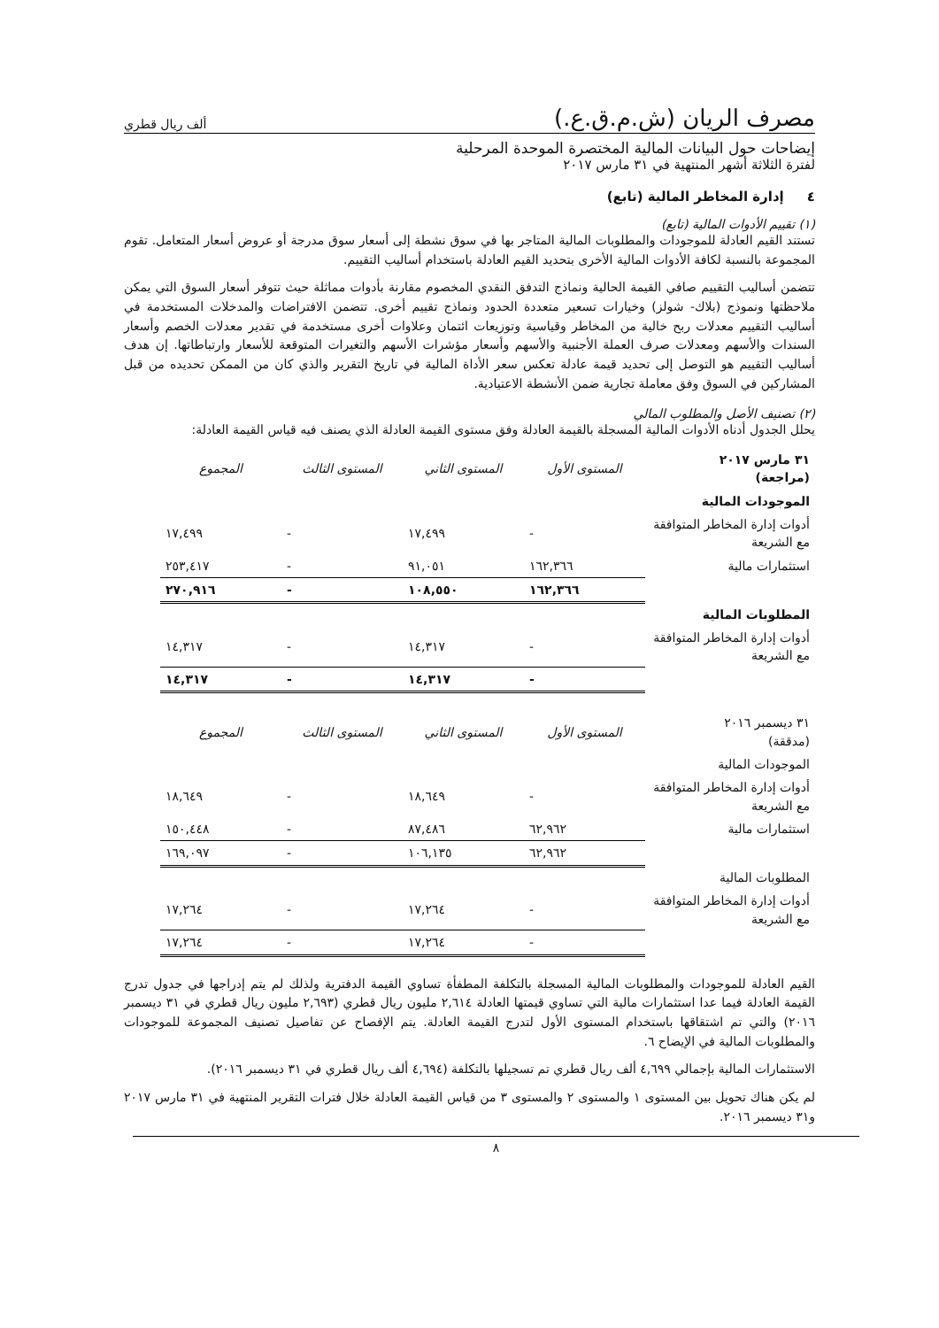مصرف الريان (ش.م.ق.ع.) ألف ريال قطري
إيضاحات حول البيانات المالية المختصرة الموحدة المرحلية
لفترة الثلاثة أشهر المنتهية في ٣١ مارس ٢٠١٧
٤ إدارة المخاطر المالية (تابع)
(١) تقييم الأدوات المالية (تابع)
تستند القيم العادلة للموجودات والمطلوبات المالية المتاجر بها في سوق نشطة إلى أسعار سوق مدرجة أو عروض أسعار المتعامل. تقوم المجموعة بالنسبة لكافة الأدوات المالية الأخرى بتحديد القيم العادلة باستخدام أساليب التقييم.
تتضمن أساليب التقييم صافي القيمة الحالية ونماذج التدفق النقدي المخصوم مقارنة بأدوات مماثلة حيث تتوفر أسعار السوق التي يمكن ملاحظتها ونموذج (بلاك- شولز) وخيارات تسعير متعددة الحدود ونماذج تقييم أخرى. تتضمن الافتراضات والمدخلات المستخدمة في أساليب التقييم معدلات ربح خالية من المخاطر وقياسية وتوزيعات ائتمان وعلاوات أخرى مستخدمة في تقدير معدلات الخصم وأسعار السندات والأسهم ومعدلات صرف العملة الأجنبية والأسهم وأسعار مؤشرات الأسهم والتغيرات المتوقعة للأسعار وارتباطاتها. إن هدف أساليب التقييم هو التوصل إلى تحديد قيمة عادلة تعكس سعر الأداة المالية في تاريخ التقرير والذي كان من الممكن تحديده من قبل المشاركين في السوق وفق معاملة تجارية ضمن الأنشطة الاعتيادية.
(٢) تصنيف الأصل والمطلوب المالي
يحلل الجدول أدناه الأدوات المالية المسجلة بالقيمة العادلة وفق مستوى القيمة العادلة الذي يصنف فيه قياس القيمة العادلة:
| ٣١ مارس ٢٠١٧ (مراجعة) | المستوى الأول | المستوى الثاني | المستوى الثالث | المجموع |
| الموجودات المالية | | | | |
| أدوات إدارة المخاطر المتوافقة مع الشريعة | - | ١٧,٤٩٩ | - | ١٧,٤٩٩ |
| استثمارات مالية | ١٦٢,٣٦٦ | ٩١,٠٥١ | - | ٢٥٣,٤١٧ |
| | ١٦٢,٣٦٦ | ١٠٨,٥٥٠ | - | ٢٧٠,٩١٦ |
| المطلوبات المالية | | | | |
| أدوات إدارة المخاطر المتوافقة مع الشريعة | - | ١٤,٣١٧ | - | ١٤,٣١٧ |
| | - | ١٤,٣١٧ | - | ١٤,٣١٧ |
| ٣١ ديسمبر ٢٠١٦ (مدققة) | المستوى الأول | المستوى الثاني | المستوى الثالث | المجموع |
| الموجودات المالية | | | | |
| أدوات إدارة المخاطر المتوافقة مع الشريعة | - | ١٨,٦٤٩ | - | ١٨,٦٤٩ |
| استثمارات مالية | ٦٢,٩٦٢ | ٨٧,٤٨٦ | - | ١٥٠,٤٤٨ |
| | ٦٢,٩٦٢ | ١٠٦,١٣٥ | - | ١٦٩,٠٩٧ |
| المطلوبات المالية | | | | |
| أدوات إدارة المخاطر المتوافقة مع الشريعة | - | ١٧,٢٦٤ | - | ١٧,٢٦٤ |
| | - | ١٧,٢٦٤ | - | ١٧,٢٦٤ |
القيم العادلة للموجودات والمطلوبات المالية المسجلة بالتكلفة المطفأة تساوي القيمة الدفترية ولذلك لم يتم إدراجها في جدول تدرج القيمة العادلة فيما عدا استثمارات مالية التي تساوي قيمتها العادلة ٢,٦١٤ مليون ريال قطري (٢,٦٩٣ مليون ريال قطري في ٣١ ديسمبر ٢٠١٦) والتي تم اشتقاقها باستخدام المستوى الأول لتدرج القيمة العادلة. يتم الإفصاح عن تفاصيل تصنيف المجموعة للموجودات والمطلوبات المالية في الإيضاح ٦.
الاستثمارات المالية بإجمالي ٤,٦٩٩ ألف ريال قطري تم تسجيلها بالتكلفة (٤,٦٩٤ ألف ريال قطري في ٣١ ديسمبر ٢٠١٦).
لم يكن هناك تحويل بين المستوى ١ والمستوى ٢ والمستوى ٣ من قياس القيمة العادلة خلال فترات التقرير المنتهية في ٣١ مارس ٢٠١٧ و٣١ ديسمبر ٢٠١٦.
٨